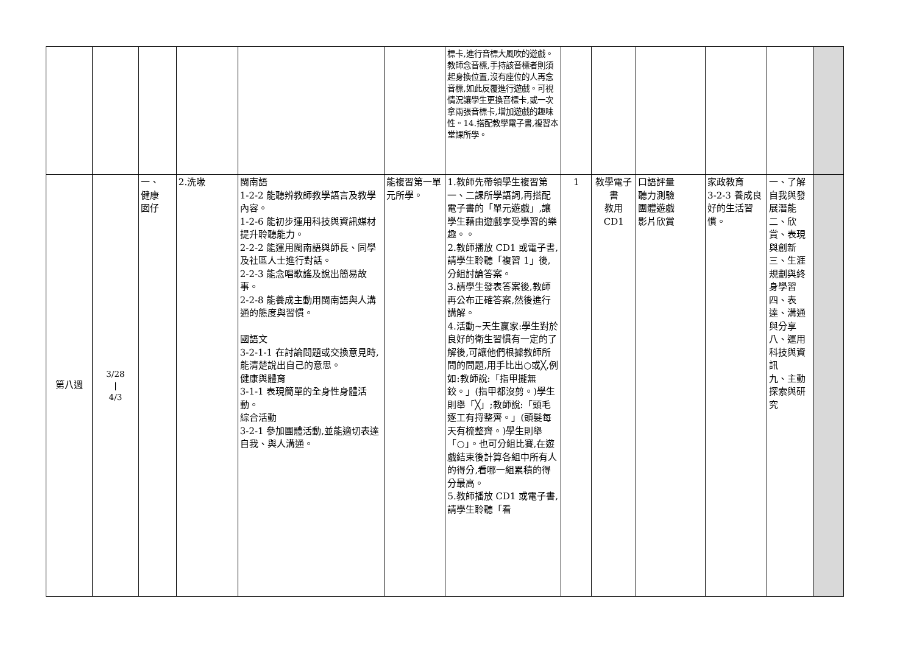| | | | | | | 標卡,進行音標大風吹的遊戲。教師念音標,手持該音標者則須起身換位置,沒有座位的人再念音標,如此反覆進行遊戲。可視情況讓學生更換音標卡,或一次拿兩張音標卡,增加遊戲的趣味性。14.搭配教學電子書,複習本堂課所學。 | | | | | | |
| 第八週 | 3/28 / 4/3 | 一、 健康 囡仔 | 2.洗喙 | 閩南語 1-2-2 能聽辨教師教學語言及教學內容。 1-2-6 能初步運用科技與資訊媒材提升聆聽能力。 2-2-2 能運用閩南語與師長、同學及社區人士進行對話。 2-2-3 能念唱歌謠及說出簡易故事。 2-2-8 能養成主動用閩南語與人溝通的態度與習慣。 國語文 3-2-1-1 在討論問題或交換意見時,能清楚說出自己的意思。 健康與體育 3-1-1 表現簡單的全身性身體活動。 綜合活動 3-2-1 參加團體活動,並能適切表達自我、與人溝通。 | 能複習第一單元所學。 | 1.教師先帶領學生複習第一、二課所學語詞,再搭配電子書的「單元遊戲」,讓學生藉由遊戲享受學習的樂趣。。 2.教師播放 CD1 或電子書,請學生聆聽「複習 1」後,分組討論答案。 3.請學生發表答案後,教師再公布正確答案,然後進行講解。 4.活動~天生贏家:學生對於良好的衛生習慣有一定的了解後,可讓他們根據教師所問的問題,用手比出○或╳,例如:教師說:「指甲攏無鉸。」(指甲都沒剪。)學生則舉「╳」;教師說:「頭毛逐工有捋整齊。」(頭髮每天有梳整齊。)學生則舉「○」。也可分組比賽,在遊戲結束後計算各組中所有人的得分,看哪一組累積的得分最高。 5.教師播放 CD1 或電子書,請學生聆聽「看 | 1 | 教學電子書 教用 CD1 | 口語評量 聽力測驗 團體遊戲 影片欣賞 | 家政教育 3-2-3 養成良好的生活習慣。 | 一、了解自我與發展潛能 二、欣賞、表現與創新 三、生涯規劃與終身學習 四、表達、溝通與分享 八、運用科技與資訊 九、主動探索與研究 | |